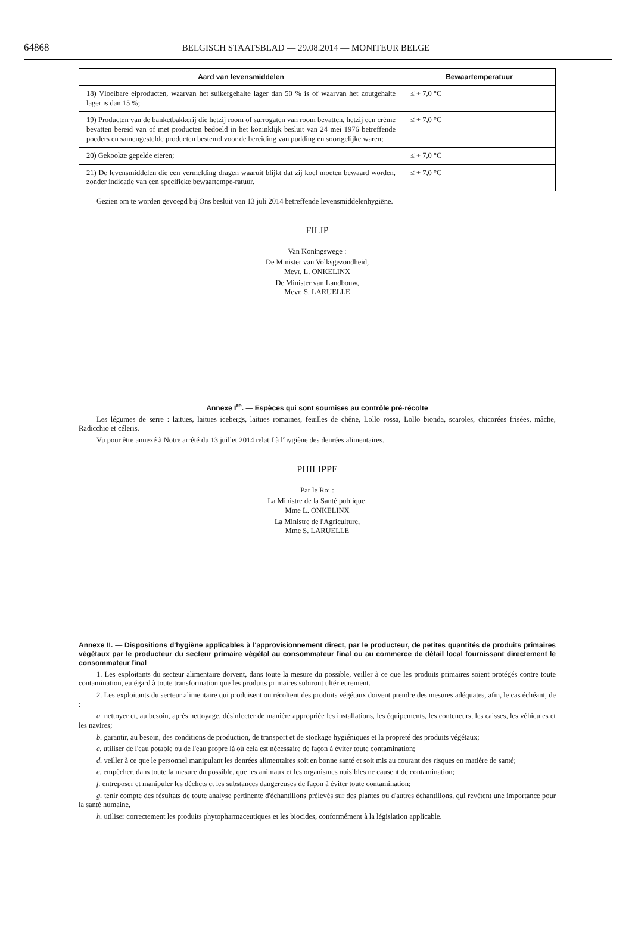64868 BELGISCH STAATSBLAD — 29.08.2014 — MONITEUR BELGE
| Aard van levensmiddelen | Bewaartemperatuur |
| --- | --- |
| 18) Vloeibare eiproducten, waarvan het suikergehalte lager dan 50 % is of waarvan het zoutgehalte lager is dan 15 %; | ≤ + 7,0 °C |
| 19) Producten van de banketbakkerij die hetzij room of surrogaten van room bevatten, hetzij een crème bevatten bereid van of met producten bedoeld in het koninklijk besluit van 24 mei 1976 betreffende poeders en samengestelde producten bestemd voor de bereiding van pudding en soortgelijke waren; | ≤ + 7,0 °C |
| 20) Gekookte gepelde eieren; | ≤ + 7,0 °C |
| 21) De levensmiddelen die een vermelding dragen waaruit blijkt dat zij koel moeten bewaard worden, zonder indicatie van een specifieke bewaartempe-ratuur. | ≤ + 7,0 °C |
Gezien om te worden gevoegd bij Ons besluit van 13 juli 2014 betreffende levensmiddelenhygiëne.
FILIP
Van Koningswege :
De Minister van Volksgezondheid,
Mevr. L. ONKELINX
De Minister van Landbouw,
Mevr. S. LARUELLE
Annexe I<sup>re</sup>. — Espèces qui sont soumises au contrôle pré-récolte
Les légumes de serre : laitues, laitues icebergs, laitues romaines, feuilles de chêne, Lollo rossa, Lollo bionda, scaroles, chicorées frisées, mâche, Radicchio et céleris.
Vu pour être annexé à Notre arrêté du 13 juillet 2014 relatif à l'hygiène des denrées alimentaires.
PHILIPPE
Par le Roi :
La Ministre de la Santé publique,
Mme L. ONKELINX
La Ministre de l'Agriculture,
Mme S. LARUELLE
Annexe II. — Dispositions d'hygiène applicables à l'approvisionnement direct, par le producteur, de petites quantités de produits primaires végétaux par le producteur du secteur primaire végétal au consommateur final ou au commerce de détail local fournissant directement le consommateur final
1. Les exploitants du secteur alimentaire doivent, dans toute la mesure du possible, veiller à ce que les produits primaires soient protégés contre toute contamination, eu égard à toute transformation que les produits primaires subiront ultérieurement.
2. Les exploitants du secteur alimentaire qui produisent ou récoltent des produits végétaux doivent prendre des mesures adéquates, afin, le cas échéant, de :
a. nettoyer et, au besoin, après nettoyage, désinfecter de manière appropriée les installations, les équipements, les conteneurs, les caisses, les véhicules et les navires;
b. garantir, au besoin, des conditions de production, de transport et de stockage hygiéniques et la propreté des produits végétaux;
c. utiliser de l'eau potable ou de l'eau propre là où cela est nécessaire de façon à éviter toute contamination;
d. veiller à ce que le personnel manipulant les denrées alimentaires soit en bonne santé et soit mis au courant des risques en matière de santé;
e. empêcher, dans toute la mesure du possible, que les animaux et les organismes nuisibles ne causent de contamination;
f. entreposer et manipuler les déchets et les substances dangereuses de façon à éviter toute contamination;
g. tenir compte des résultats de toute analyse pertinente d'échantillons prélevés sur des plantes ou d'autres échantillons, qui revêtent une importance pour la santé humaine,
h. utiliser correctement les produits phytopharmaceutiques et les biocides, conformément à la législation applicable.